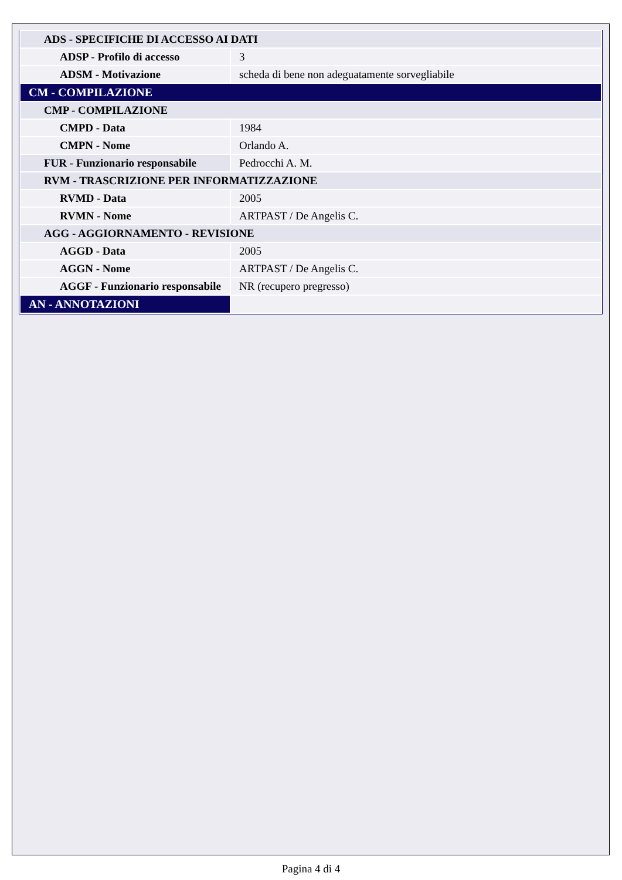| ADS - SPECIFICHE DI ACCESSO AI DATI | |
| ADSP - Profilo di accesso | 3 |
| ADSM - Motivazione | scheda di bene non adeguatamente sorvegliabile |
| CM - COMPILAZIONE | |
| CMP - COMPILAZIONE | |
| CMPD - Data | 1984 |
| CMPN - Nome | Orlando A. |
| FUR - Funzionario responsabile | Pedrocchi A. M. |
| RVM - TRASCRIZIONE PER INFORMATIZZAZIONE | |
| RVMD - Data | 2005 |
| RVMN - Nome | ARTPAST / De Angelis C. |
| AGG - AGGIORNAMENTO - REVISIONE | |
| AGGD - Data | 2005 |
| AGGN - Nome | ARTPAST / De Angelis C. |
| AGGF - Funzionario responsabile | NR (recupero pregresso) |
| AN - ANNOTAZIONI | |
Pagina 4 di 4